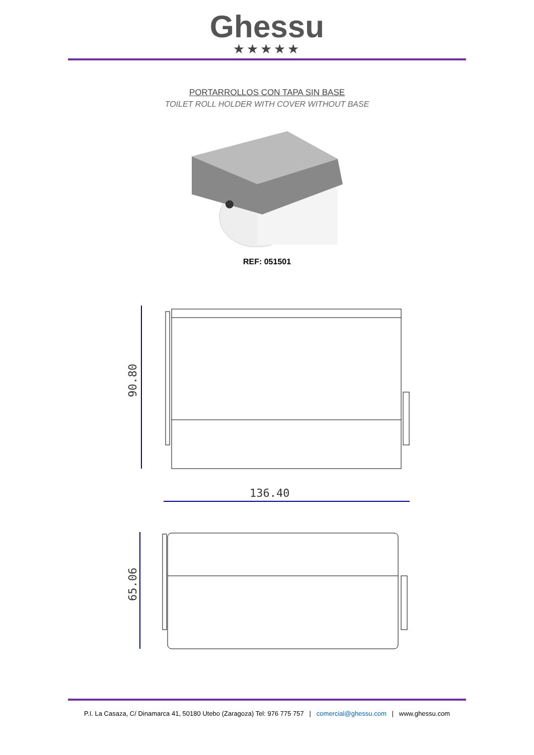Ghessu
★★★★★
PORTARROLLOS CON TAPA SIN BASE
TOILET ROLL HOLDER WITH COVER WITHOUT BASE
REF: 051501
90.80
136.40
65.06
P.I. La Casaza, C/ Dinamarca 41, 50180 Utebo (Zaragoza) Tel: 976 775 757 | comercial@ghessu.com | www.ghessu.com